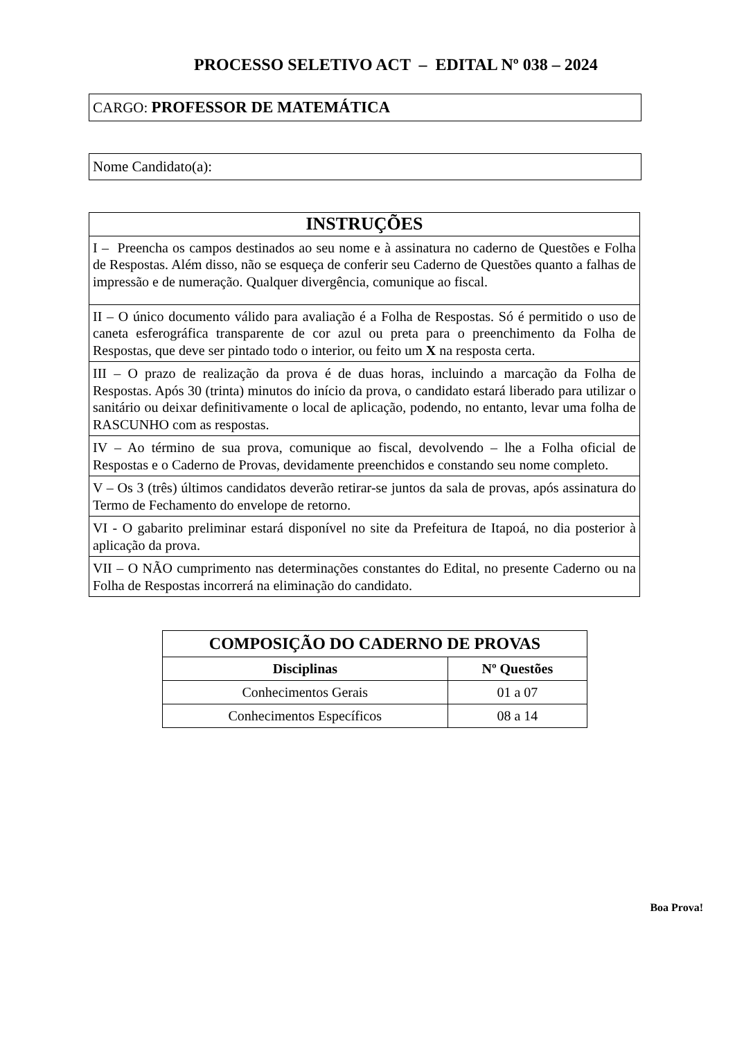PROCESSO SELETIVO ACT – EDITAL Nº 038 – 2024
CARGO: PROFESSOR DE MATEMÁTICA
Nome Candidato(a):
| INSTRUÇÕES |
| --- |
| I – Preencha os campos destinados ao seu nome e à assinatura no caderno de Questões e Folha de Respostas. Além disso, não se esqueça de conferir seu Caderno de Questões quanto a falhas de impressão e de numeração. Qualquer divergência, comunique ao fiscal. |
| II – O único documento válido para avaliação é a Folha de Respostas. Só é permitido o uso de caneta esferográfica transparente de cor azul ou preta para o preenchimento da Folha de Respostas, que deve ser pintado todo o interior, ou feito um X na resposta certa. |
| III – O prazo de realização da prova é de duas horas, incluindo a marcação da Folha de Respostas. Após 30 (trinta) minutos do início da prova, o candidato estará liberado para utilizar o sanitário ou deixar definitivamente o local de aplicação, podendo, no entanto, levar uma folha de RASCUNHO com as respostas. |
| IV – Ao término de sua prova, comunique ao fiscal, devolvendo – lhe a Folha oficial de Respostas e o Caderno de Provas, devidamente preenchidos e constando seu nome completo. |
| V – Os 3 (três) últimos candidatos deverão retirar-se juntos da sala de provas, após assinatura do Termo de Fechamento do envelope de retorno. |
| VI - O gabarito preliminar estará disponível no site da Prefeitura de Itapoá, no dia posterior à aplicação da prova. |
| VII – O NÃO cumprimento nas determinações constantes do Edital, no presente Caderno ou na Folha de Respostas incorrerá na eliminação do candidato. |
| COMPOSIÇÃO DO CADERNO DE PROVAS | |
| --- | --- |
| Disciplinas | Nº Questões |
| Conhecimentos Gerais | 01 a 07 |
| Conhecimentos Específicos | 08 a 14 |
Boa Prova!